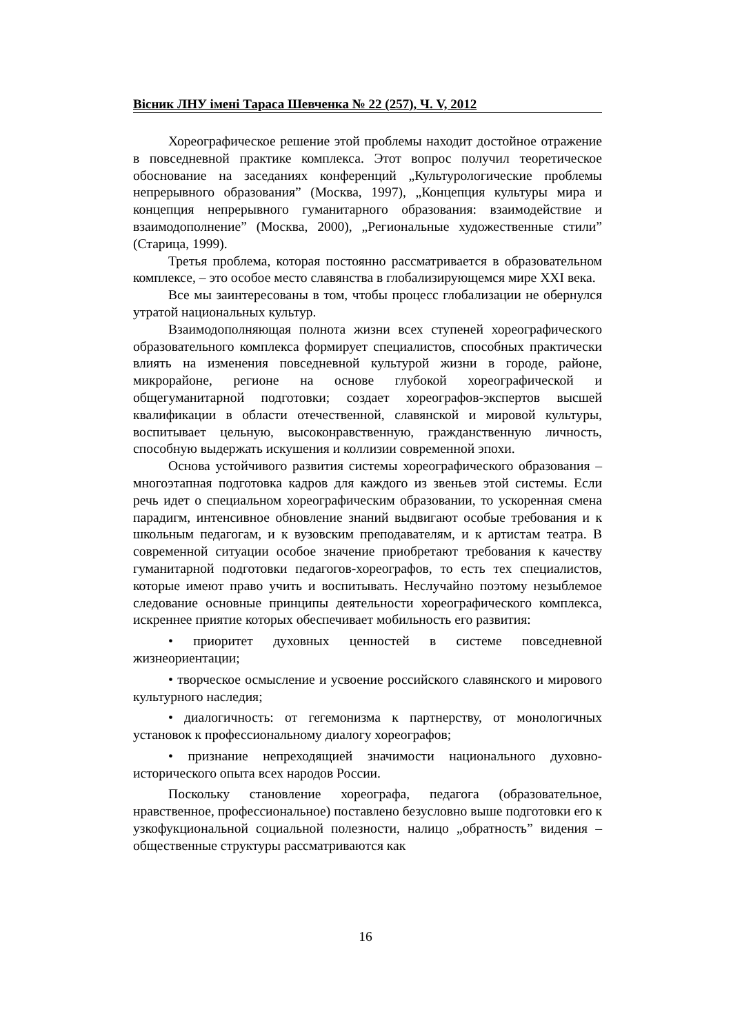Вісник ЛНУ імені Тараса Шевченка № 22 (257), Ч. V, 2012
Хореографическое решение этой проблемы находит достойное отражение в повседневной практике комплекса. Этот вопрос получил теоретическое обоснование на заседаниях конференций „Культурологические проблемы непрерывного образования” (Москва, 1997), „Концепция культуры мира и концепция непрерывного гуманитарного образования: взаимодействие и взаимодополнение” (Москва, 2000), „Региональные художественные стили” (Старица, 1999).
Третья проблема, которая постоянно рассматривается в образовательном комплексе, – это особое место славянства в глобализирующемся мире XXI века.
Все мы заинтересованы в том, чтобы процесс глобализации не обернулся утратой национальных культур.
Взаимодополняющая полнота жизни всех ступеней хореографического образовательного комплекса формирует специалистов, способных практически влиять на изменения повседневной культурой жизни в городе, районе, микрорайоне, регионе на основе глубокой хореографической и общегуманитарной подготовки; создает хореографов-экспертов высшей квалификации в области отечественной, славянской и мировой культуры, воспитывает цельную, высоконравственную, гражданственную личность, способную выдержать искушения и коллизии современной эпохи.
Основа устойчивого развития системы хореографического образования – многоэтапная подготовка кадров для каждого из звеньев этой системы. Если речь идет о специальном хореографическим образовании, то ускоренная смена парадигм, интенсивное обновление знаний выдвигают особые требования и к школьным педагогам, и к вузовским преподавателям, и к артистам театра. В современной ситуации особое значение приобретают требования к качеству гуманитарной подготовки педагогов-хореографов, то есть тех специалистов, которые имеют право учить и воспитывать. Неслучайно поэтому незыблемое следование основные принципы деятельности хореографического комплекса, искреннее приятие которых обеспечивает мобильность его развития:
• приоритет духовных ценностей в системе повседневной жизнеориентации;
• творческое осмысление и усвоение российского славянского и мирового культурного наследия;
• диалогичность: от гегемонизма к партнерству, от монологичных установок к профессиональному диалогу хореографов;
• признание непреходящией значимости национального духовно-исторического опыта всех народов России.
Поскольку становление хореографа, педагога (образовательное, нравственное, профессиональное) поставлено безусловно выше подготовки его к узкофукциональной социальной полезности, налицо „обратность” видения – общественные структуры рассматриваются как
16